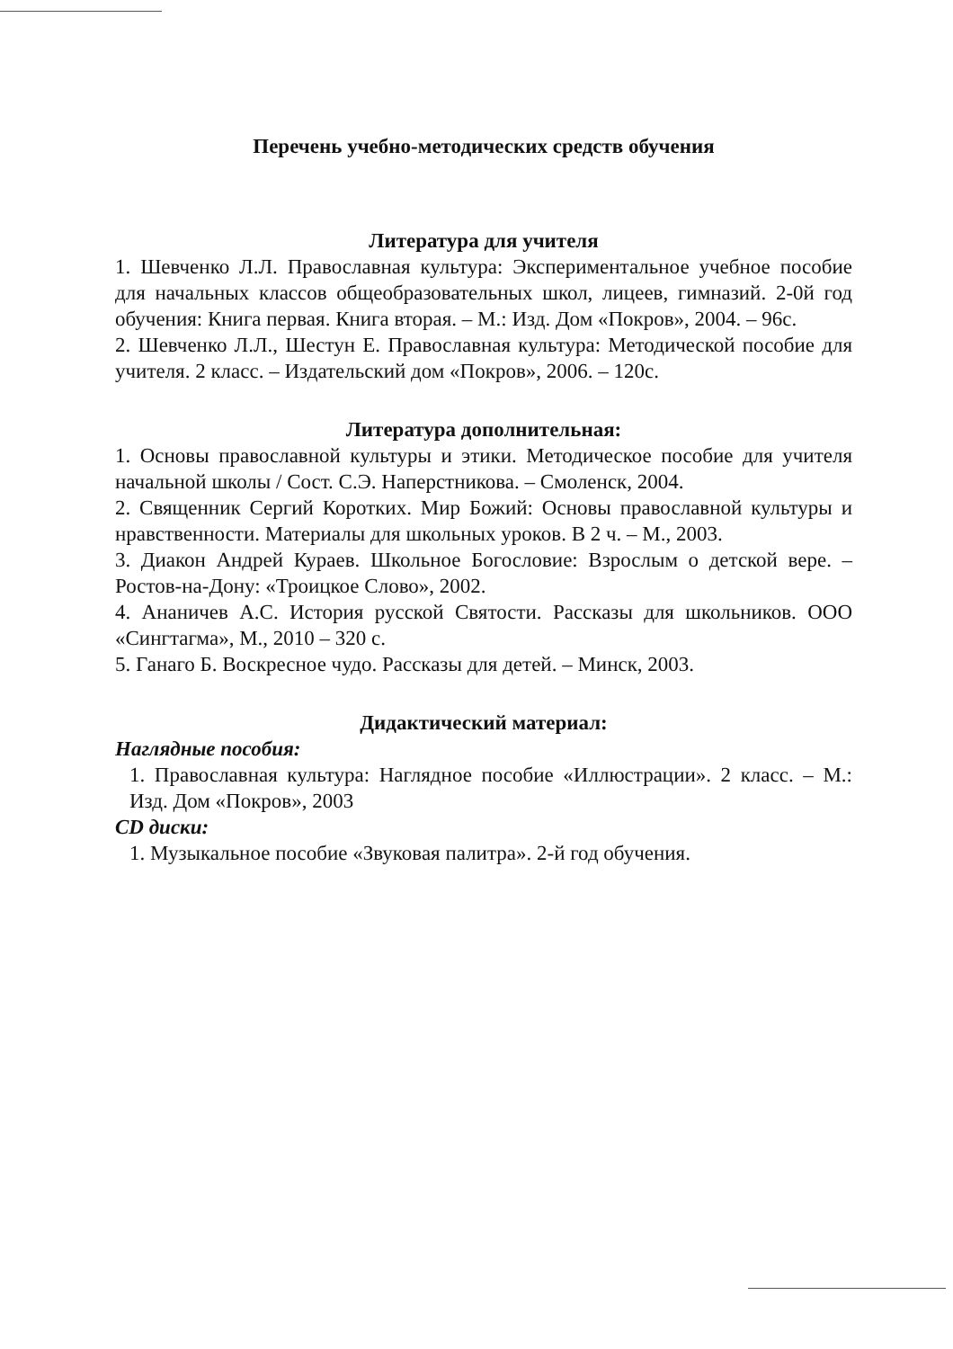Перечень учебно-методических средств обучения
Литература для учителя
1. Шевченко Л.Л. Православная культура: Экспериментальное учебное пособие для начальных классов общеобразовательных школ, лицеев, гимназий. 2-0й год обучения: Книга первая. Книга вторая. – М.: Изд. Дом «Покров», 2004. – 96с.
2. Шевченко Л.Л., Шестун Е. Православная культура: Методической пособие для учителя. 2 класс. – Издательский дом «Покров», 2006. – 120с.
Литература дополнительная:
1. Основы православной культуры и этики. Методическое пособие для учителя начальной школы / Сост. С.Э. Наперстникова. – Смоленск, 2004.
2. Священник Сергий Коротких. Мир Божий: Основы православной культуры и нравственности. Материалы для школьных уроков. В 2 ч. – М., 2003.
3. Диакон Андрей Кураев. Школьное Богословие: Взрослым о детской вере. – Ростов-на-Дону: «Троицкое Слово», 2002.
4. Ананичев А.С. История русской Святости. Рассказы для школьников. ООО «Сингтагма», М., 2010 – 320 с.
5. Ганаго Б. Воскресное чудо. Рассказы для детей. – Минск, 2003.
Дидактический материал:
Наглядные пособия:
1. Православная культура: Наглядное пособие «Иллюстрации». 2 класс. – М.: Изд. Дом «Покров», 2003
CD диски:
1. Музыкальное пособие «Звуковая палитра». 2-й год обучения.